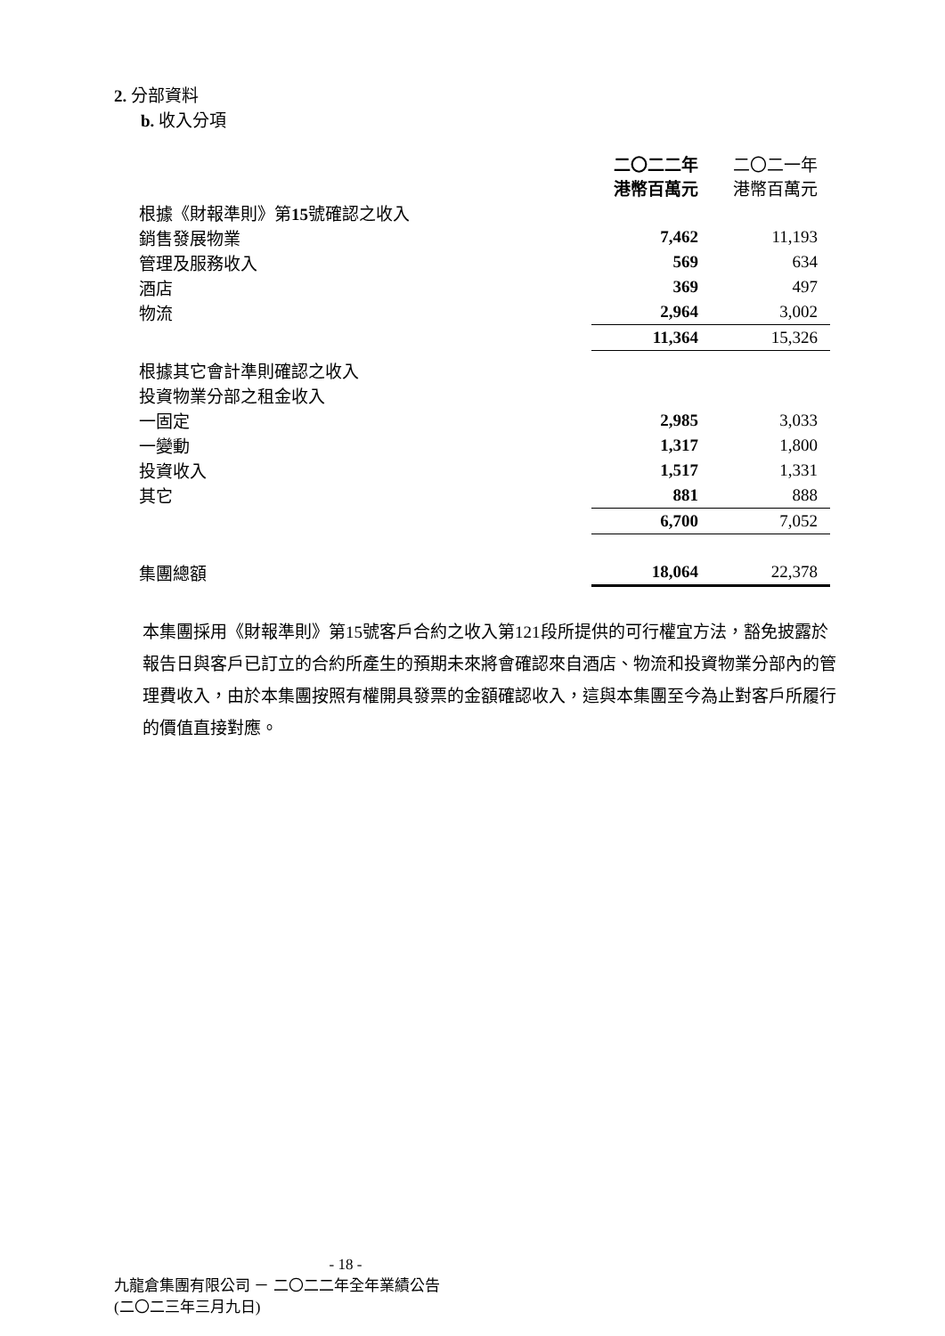2. 分部資料
b. 收入分項
| | 二〇二二年 港幣百萬元 | 二〇二一年 港幣百萬元 |
| 根據《財報準則》第 15 號確認之收入 | | |
| 銷售發展物業 | 7,462 | 11,193 |
| 管理及服務收入 | 569 | 634 |
| 酒店 | 369 | 497 |
| 物流 | 2,964 | 3,002 |
| | 11,364 | 15,326 |
| 根據其它會計準則確認之收入 | | |
| 投資物業分部之租金收入 | | |
| 一固定 | 2,985 | 3,033 |
| 一變動 | 1,317 | 1,800 |
| 投資收入 | 1,517 | 1,331 |
| 其它 | 881 | 888 |
| | 6,700 | 7,052 |
| 集團總額 | 18,064 | 22,378 |
本集團採用《財報準則》第15號客戶合約之收入第121段所提供的可行權宜方法，豁免披露於報告日與客戶已訂立的合約所產生的預期未來將會確認來自酒店、物流和投資物業分部內的管理費收入，由於本集團按照有權開具發票的金額確認收入，這與本集團至今為止對客戶所履行的價值直接對應。
- 18 -
九龍倉集團有限公司 － 二〇二二年全年業績公告
(二〇二三年三月九日)